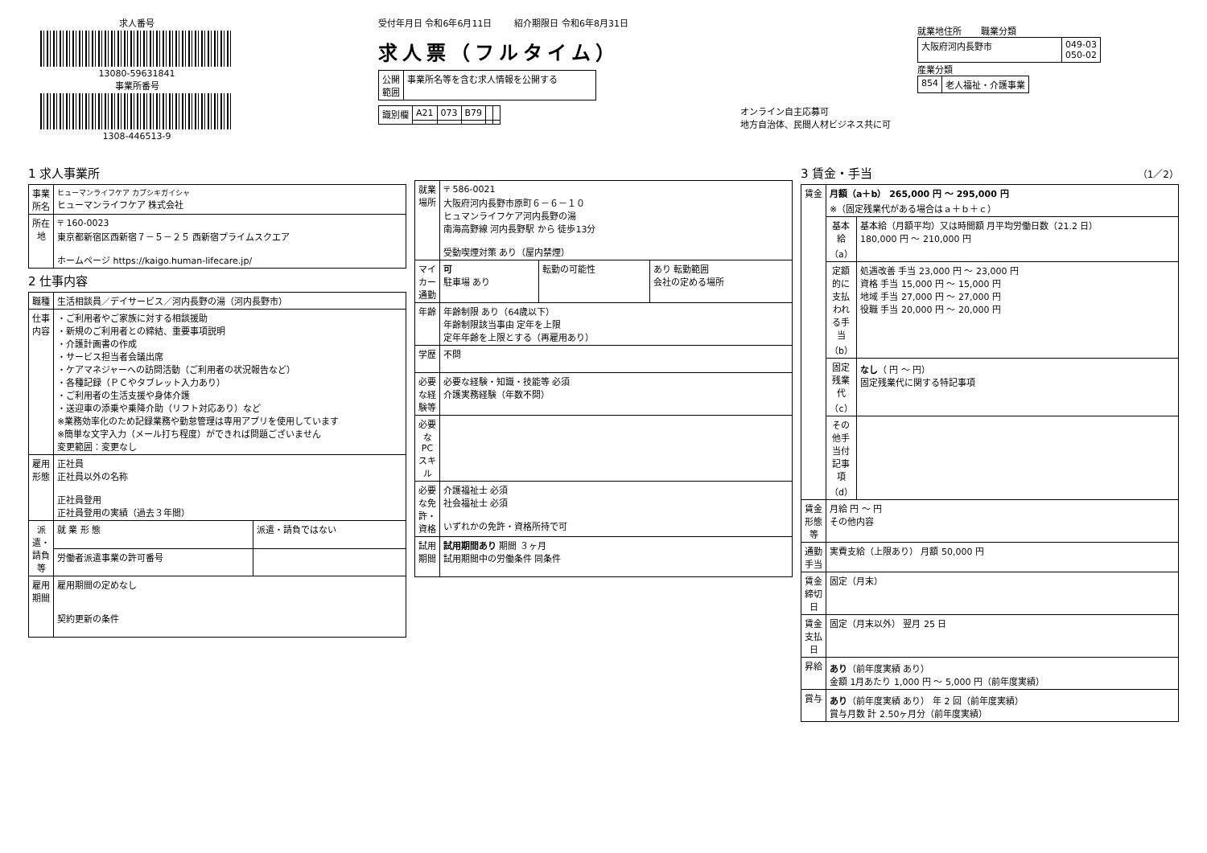求人番号
13080-59631841
事業所番号
1308-446513-9
受付年月日 令和6年6月11日 紹介期限日 令和6年8月31日
求人票（フルタイム）
| 公開 範囲 | 事業所名等を含む求人情報を公開する |
| 識別欄 | A21 | 073 | B79 | | |
オンライン自主応募可
地方自治体、民間人材ビジネス共に可
就業地住所 職業分類
| 大阪府河内長野市 | 049-03 050-02 |
産業分類
| 854 | 老人福祉・介護事業 |
1 求人事業所
| 事業所名 | ヒューマンライフケア カブシキガイシャ ヒューマンライフケア 株式会社 |
| 所在地 | 〒 160-0023 東京都新宿区西新宿７－５－２５ 西新宿プライムスクエア ホームページ https://kaigo.human-lifecare.jp/ |
2 仕事内容
| 職種 | 生活相談員／デイサービス／河内長野の湯（河内長野市） | |
| 仕事内容 | ・ご利用者やご家族に対する相談援助 ・新規のご利用者との締結、重要事項説明 ・介護計画書の作成 ・サービス担当者会議出席 ・ケアマネジャーへの訪問活動（ご利用者の状況報告など） ・各種記録（ＰＣやタブレット入力あり） ・ご利用者の生活支援や身体介護 ・送迎車の添乗や乗降介助（リフト対応あり）など ※業務効率化のため記録業務や勤怠管理は専用アプリを使用しています ※簡単な文字入力（メール打ち程度）ができれば問題ございません 変更範囲：変更なし | |
| 雇用形態 | 正社員 正社員以外の名称 正社員登用 正社員登用の実績（過去３年間） | |
| 派遣・請負等 | 就 業 形 態 | 派遣・請負ではない |
| | 労働者派遣事業の許可番号 | |
| 雇用期間 | 雇用期間の定めなし 契約更新の条件 | |
| 就業場所 | 〒 586-0021 大阪府河内長野市原町６－６－１０ ヒュマンライフケア河内長野の湯 南海高野線 河内長野駅 から 徒歩13分 受動喫煙対策 あり（屋内禁煙） | | |
| マイカー通勤 | 可 駐車場 あり | 転勤の可能性 | あり 転勤範囲 会社の定める場所 |
| 年齢 | 年齢制限 あり（64歳以下） 年齢制限該当事由 定年を上限 定年年齢を上限とする（再雇用あり） | | |
| 学歴 | 不問 | | |
| 必要な経験等 | 必要な経験・知識・技能等 必須 介護実務経験（年数不問） | | |
| 必要なPCスキル | | | |
| 必要な免許・資格 | 介護福祉士 必須 社会福祉士 必須 いずれかの免許・資格所持で可 | | |
| 試用期間 | 試用期間あり 期間 ３ヶ月 試用期間中の労働条件 同条件 | | |
3 賃金・手当 （1／2）
| 賃金 | 月額（a＋b） 265,000 円 ～ 295,000 円 ※（固定残業代がある場合はａ＋ｂ＋ｃ） | |
| | 基本給（a） | 基本給（月額平均）又は時間額 月平均労働日数（21.2 日） 180,000 円 ～ 210,000 円 |
| | 定額的に支払われる手当（b） | 処遇改善 手当 23,000 円 ～ 23,000 円 資格 手当 15,000 円 ～ 15,000 円 地域 手当 27,000 円 ～ 27,000 円 役職 手当 20,000 円 ～ 20,000 円 |
| | 固定残業代（c） | なし （ 円 ～ 円） 固定残業代に関する特記事項 |
| | その他手当付記事項（d） | |
| 賃金形態等 | 月給 円 ～ 円 その他内容 | |
| 通勤手当 | 実費支給（上限あり） 月額 50,000 円 | |
| 賃金締切日 | 固定（月末） | |
| 賃金支払日 | 固定（月末以外） 翌月 25 日 | |
| 昇給 | あり （前年度実績 あり） 金額 1月あたり 1,000 円 ～ 5,000 円（前年度実績） | |
| 賞与 | あり （前年度実績 あり） 年 2 回（前年度実績） 賞与月数 計 2.50ヶ月分（前年度実績） | |